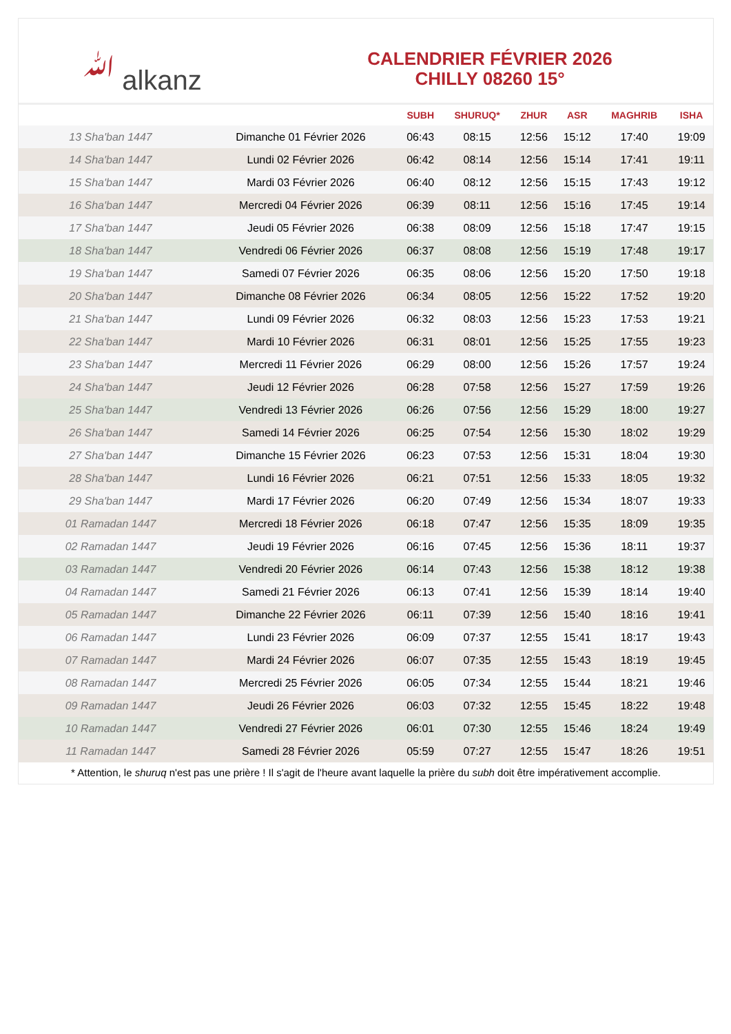ﷲ alkanz
CALENDRIER FÉVRIER 2026
CHILLY 08260 15°
| | | SUBH | SHURUQ* | ZHUR | ASR | MAGHRIB | ISHA |
| --- | --- | --- | --- | --- | --- | --- | --- |
| 13 Sha'ban 1447 | Dimanche 01 Février 2026 | 06:43 | 08:15 | 12:56 | 15:12 | 17:40 | 19:09 |
| 14 Sha'ban 1447 | Lundi 02 Février 2026 | 06:42 | 08:14 | 12:56 | 15:14 | 17:41 | 19:11 |
| 15 Sha'ban 1447 | Mardi 03 Février 2026 | 06:40 | 08:12 | 12:56 | 15:15 | 17:43 | 19:12 |
| 16 Sha'ban 1447 | Mercredi 04 Février 2026 | 06:39 | 08:11 | 12:56 | 15:16 | 17:45 | 19:14 |
| 17 Sha'ban 1447 | Jeudi 05 Février 2026 | 06:38 | 08:09 | 12:56 | 15:18 | 17:47 | 19:15 |
| 18 Sha'ban 1447 | Vendredi 06 Février 2026 | 06:37 | 08:08 | 12:56 | 15:19 | 17:48 | 19:17 |
| 19 Sha'ban 1447 | Samedi 07 Février 2026 | 06:35 | 08:06 | 12:56 | 15:20 | 17:50 | 19:18 |
| 20 Sha'ban 1447 | Dimanche 08 Février 2026 | 06:34 | 08:05 | 12:56 | 15:22 | 17:52 | 19:20 |
| 21 Sha'ban 1447 | Lundi 09 Février 2026 | 06:32 | 08:03 | 12:56 | 15:23 | 17:53 | 19:21 |
| 22 Sha'ban 1447 | Mardi 10 Février 2026 | 06:31 | 08:01 | 12:56 | 15:25 | 17:55 | 19:23 |
| 23 Sha'ban 1447 | Mercredi 11 Février 2026 | 06:29 | 08:00 | 12:56 | 15:26 | 17:57 | 19:24 |
| 24 Sha'ban 1447 | Jeudi 12 Février 2026 | 06:28 | 07:58 | 12:56 | 15:27 | 17:59 | 19:26 |
| 25 Sha'ban 1447 | Vendredi 13 Février 2026 | 06:26 | 07:56 | 12:56 | 15:29 | 18:00 | 19:27 |
| 26 Sha'ban 1447 | Samedi 14 Février 2026 | 06:25 | 07:54 | 12:56 | 15:30 | 18:02 | 19:29 |
| 27 Sha'ban 1447 | Dimanche 15 Février 2026 | 06:23 | 07:53 | 12:56 | 15:31 | 18:04 | 19:30 |
| 28 Sha'ban 1447 | Lundi 16 Février 2026 | 06:21 | 07:51 | 12:56 | 15:33 | 18:05 | 19:32 |
| 29 Sha'ban 1447 | Mardi 17 Février 2026 | 06:20 | 07:49 | 12:56 | 15:34 | 18:07 | 19:33 |
| 01 Ramadan 1447 | Mercredi 18 Février 2026 | 06:18 | 07:47 | 12:56 | 15:35 | 18:09 | 19:35 |
| 02 Ramadan 1447 | Jeudi 19 Février 2026 | 06:16 | 07:45 | 12:56 | 15:36 | 18:11 | 19:37 |
| 03 Ramadan 1447 | Vendredi 20 Février 2026 | 06:14 | 07:43 | 12:56 | 15:38 | 18:12 | 19:38 |
| 04 Ramadan 1447 | Samedi 21 Février 2026 | 06:13 | 07:41 | 12:56 | 15:39 | 18:14 | 19:40 |
| 05 Ramadan 1447 | Dimanche 22 Février 2026 | 06:11 | 07:39 | 12:56 | 15:40 | 18:16 | 19:41 |
| 06 Ramadan 1447 | Lundi 23 Février 2026 | 06:09 | 07:37 | 12:55 | 15:41 | 18:17 | 19:43 |
| 07 Ramadan 1447 | Mardi 24 Février 2026 | 06:07 | 07:35 | 12:55 | 15:43 | 18:19 | 19:45 |
| 08 Ramadan 1447 | Mercredi 25 Février 2026 | 06:05 | 07:34 | 12:55 | 15:44 | 18:21 | 19:46 |
| 09 Ramadan 1447 | Jeudi 26 Février 2026 | 06:03 | 07:32 | 12:55 | 15:45 | 18:22 | 19:48 |
| 10 Ramadan 1447 | Vendredi 27 Février 2026 | 06:01 | 07:30 | 12:55 | 15:46 | 18:24 | 19:49 |
| 11 Ramadan 1447 | Samedi 28 Février 2026 | 05:59 | 07:27 | 12:55 | 15:47 | 18:26 | 19:51 |
* Attention, le shuruq n'est pas une prière ! Il s'agit de l'heure avant laquelle la prière du subh doit être impérativement accomplie.